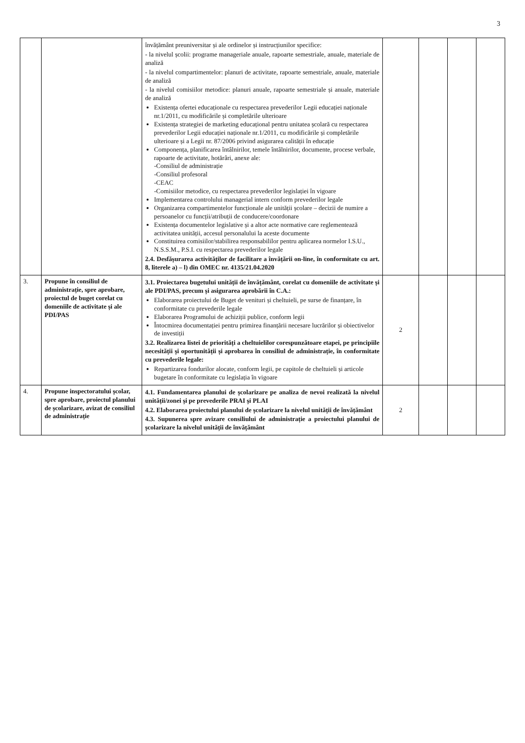3
| | | învățământ preuniversitar și ale ordinelor și instrucțiunilor specifice: - la nivelul școlii: programe manageriale anuale, rapoarte semestriale, anuale, materiale de analiză - la nivelul compartimentelor: planuri de activitate, rapoarte semestriale, anuale, materiale de analiză - la nivelul comisiilor metodice: planuri anuale, rapoarte semestriale și anuale, materiale de analiză Existența ofertei educaționale cu respectarea prevederilor Legii educației naționale nr.1/2011, cu modificările și completările ulterioare Existența strategiei de marketing educațional pentru unitatea școlară cu respectarea prevederilor Legii educației naționale nr.1/2011, cu modificările și completările ulterioare și a Legii nr. 87/2006 privind asigurarea calității în educație Componența, planificarea întâlnirilor, temele întâlnirilor, documente, procese verbale, rapoarte de activitate, hotărâri, anexe ale: -Consiliul de administrație -Consiliul profesoral -CEAC -Comisiilor metodice, cu respectarea prevederilor legislației în vigoare Implementarea controlului managerial intern conform prevederilor legale Organizarea compartimentelor funcționale ale unității școlare – decizii de numire a persoanelor cu funcții/atribuții de conducere/coordonare Existența documentelor legislative și a altor acte normative care reglementează activitatea unității, accesul personalului la aceste documente Constituirea comisiilor/stabilirea responsabililor pentru aplicarea normelor I.S.U., N.S.S.M., P.S.I. cu respectarea prevederilor legale 2.4. Desfășurarea activităților de facilitare a învățării on-line, în conformitate cu art. 8, literele a) – l) din OMEC nr. 4135/21.04.2020 | | | | |
| 3. | Propune în consiliul de administrație, spre aprobare, proiectul de buget corelat cu domeniile de activitate și ale PDI/PAS | 3.1. Proiectarea bugetului unității de învățământ, corelat cu domeniile de activitate și ale PDI/PAS, precum și asigurarea aprobării în C.A.: Elaborarea proiectului de Buget de venituri și cheltuieli, pe surse de finanțare, în conformitate cu prevederile legale Elaborarea Programului de achiziții publice, conform legii Întocmirea documentației pentru primirea finanțării necesare lucrărilor și obiectivelor de investiții 3.2. Realizarea listei de priorități a cheltuielilor corespunzătoare etapei, pe principiile necesității și oportunității și aprobarea în consiliul de administrație, în conformitate cu prevederile legale: Repartizarea fondurilor alocate, conform legii, pe capitole de cheltuieli și articole bugetare în conformitate cu legislația în vigoare | 2 | | | |
| 4. | Propune inspectoratului școlar, spre aprobare, proiectul planului de școlarizare, avizat de consiliul de administrație | 4.1. Fundamentarea planului de școlarizare pe analiza de nevoi realizată la nivelul unității/zonei și pe prevederile PRAI și PLAI 4.2. Elaborarea proiectului planului de școlarizare la nivelul unității de învățământ 4.3. Supunerea spre avizare consiliului de administrație a proiectului planului de școlarizare la nivelul unității de învățământ | 2 | | | |